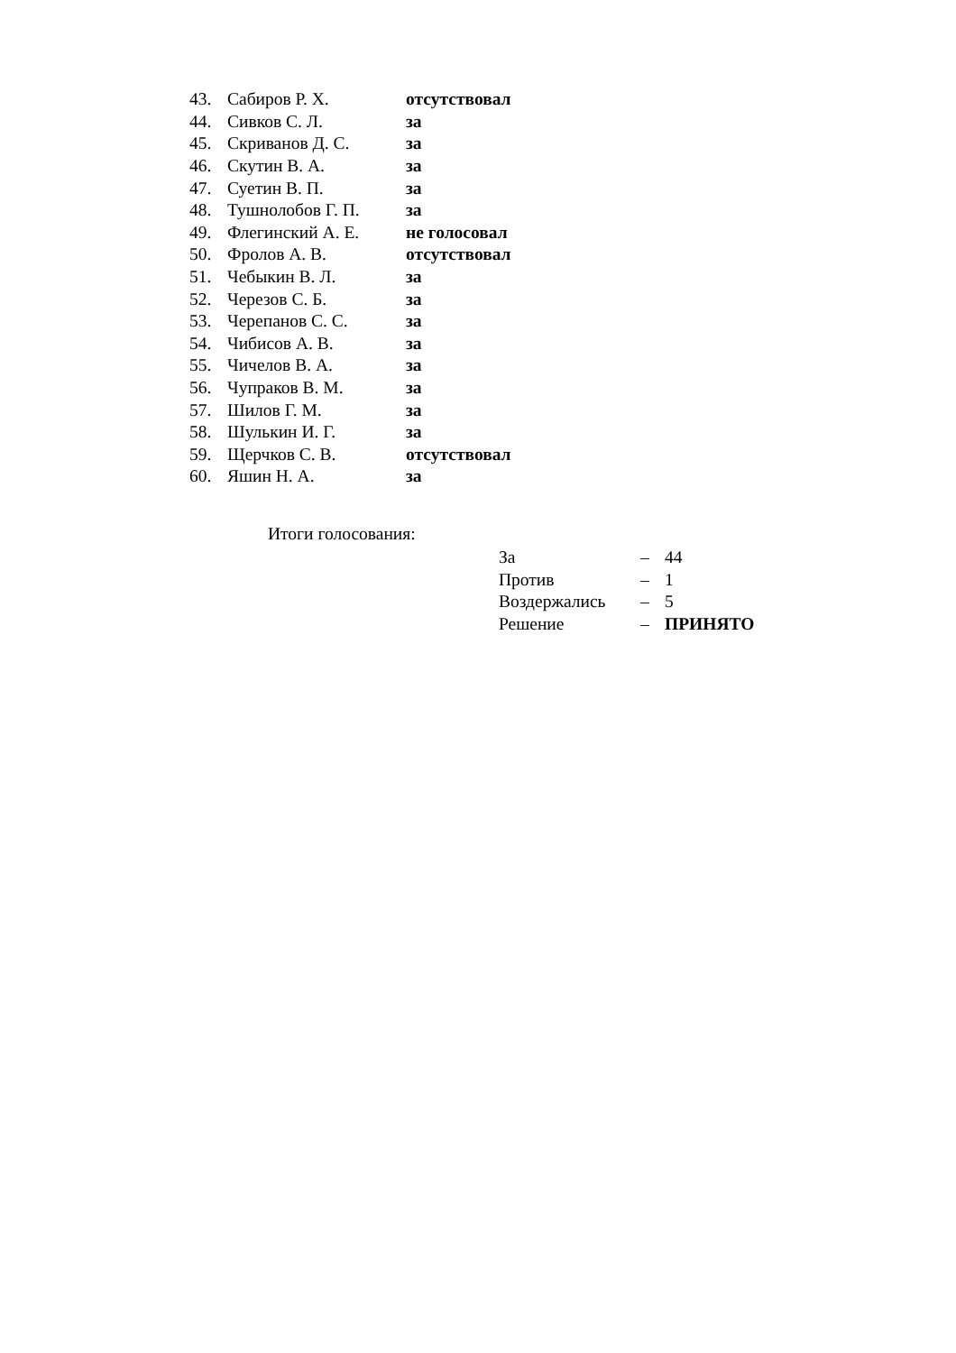| 43. | Сабиров Р. Х. | отсутствовал |
| 44. | Сивков С. Л. | за |
| 45. | Скриванов Д. С. | за |
| 46. | Скутин В. А. | за |
| 47. | Суетин В. П. | за |
| 48. | Тушнолобов Г. П. | за |
| 49. | Флегинский А. Е. | не голосовал |
| 50. | Фролов А. В. | отсутствовал |
| 51. | Чебыкин В. Л. | за |
| 52. | Черезов С. Б. | за |
| 53. | Черепанов С. С. | за |
| 54. | Чибисов А. В. | за |
| 55. | Чичелов В. А. | за |
| 56. | Чупраков В. М. | за |
| 57. | Шилов Г. М. | за |
| 58. | Шулькин И. Г. | за |
| 59. | Щерчков С. В. | отсутствовал |
| 60. | Яшин Н. А. | за |
Итоги голосования:
| За | – | 44 |
| Против | – | 1 |
| Воздержались | – | 5 |
| Решение | – | ПРИНЯТО |